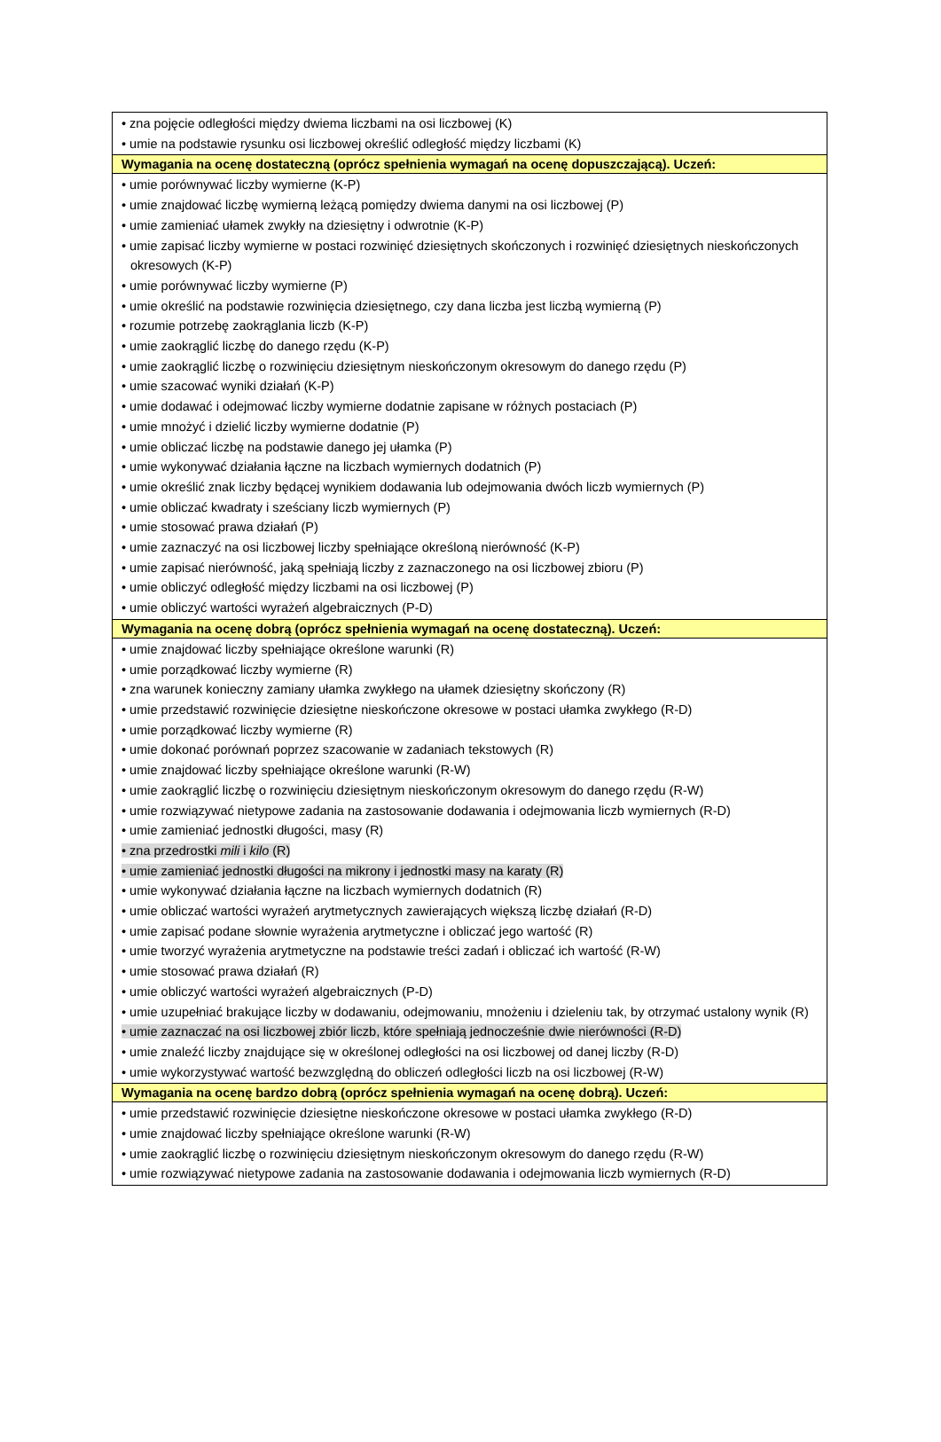| • zna pojęcie odległości między dwiema liczbami na osi liczbowej (K) • umie na podstawie rysunku osi liczbowej określić odległość między liczbami (K) |
| Wymagania na ocenę dostateczną (oprócz spełnienia wymagań na ocenę dopuszczającą). Uczeń: |
| • umie porównywać liczby wymierne (K-P) • umie znajdować liczbę wymierną leżącą pomiędzy dwiema danymi na osi liczbowej (P) • umie zamieniać ułamek zwykły na dziesiętny i odwrotnie (K-P) • umie zapisać liczby wymierne w postaci rozwinięć dziesiętnych skończonych i rozwinięć dziesiętnych nieskończonych okresowych (K-P) • umie porównywać liczby wymierne (P) • umie określić na podstawie rozwinięcia dziesiętnego, czy dana liczba jest liczbą wymierną (P) • rozumie potrzebę zaokrąglania liczb (K-P) • umie zaokrąglić liczbę do danego rzędu (K-P) • umie zaokrąglić liczbę o rozwinięciu dziesiętnym nieskończonym okresowym do danego rzędu (P) • umie szacować wyniki działań (K-P) • umie dodawać i odejmować liczby wymierne dodatnie zapisane w różnych postaciach (P) • umie mnożyć i dzielić liczby wymierne dodatnie (P) • umie obliczać liczbę na podstawie danego jej ułamka (P) • umie wykonywać działania łączne na liczbach wymiernych dodatnich (P) • umie określić znak liczby będącej wynikiem dodawania lub odejmowania dwóch liczb wymiernych (P) • umie obliczać kwadraty i sześciany liczb wymiernych (P) • umie stosować prawa działań (P) • umie zaznaczyć na osi liczbowej liczby spełniające określoną nierówność (K-P) • umie zapisać nierówność, jaką spełniają liczby z zaznaczonego na osi liczbowej zbioru (P) • umie obliczyć odległość między liczbami na osi liczbowej (P) • umie obliczyć wartości wyrażeń algebraicznych (P-D) |
| Wymagania na ocenę dobrą (oprócz spełnienia wymagań na ocenę dostateczną). Uczeń: |
| • umie znajdować liczby spełniające określone warunki (R) • umie porządkować liczby wymierne (R) • zna warunek konieczny zamiany ułamka zwykłego na ułamek dziesiętny skończony (R) • umie przedstawić rozwinięcie dziesiętne nieskończone okresowe w postaci ułamka zwykłego (R-D) • umie porządkować liczby wymierne (R) • umie dokonać porównań poprzez szacowanie w zadaniach tekstowych (R) • umie znajdować liczby spełniające określone warunki (R-W) • umie zaokrąglić liczbę o rozwinięciu dziesiętnym nieskończonym okresowym do danego rzędu (R-W) • umie rozwiązywać nietypowe zadania na zastosowanie dodawania i odejmowania liczb wymiernych (R-D) • umie zamieniać jednostki długości, masy (R) • zna przedrostki mili i kilo (R) • umie zamieniać jednostki długości na mikrony i jednostki masy na karaty (R) • umie wykonywać działania łączne na liczbach wymiernych dodatnich (R) • umie obliczać wartości wyrażeń arytmetycznych zawierających większą liczbę działań (R-D) • umie zapisać podane słownie wyrażenia arytmetyczne i obliczać jego wartość (R) • umie tworzyć wyrażenia arytmetyczne na podstawie treści zadań i obliczać ich wartość (R-W) • umie stosować prawa działań (R) • umie obliczyć wartości wyrażeń algebraicznych (P-D) • umie uzupełniać brakujące liczby w dodawaniu, odejmowaniu, mnożeniu i dzieleniu tak, by otrzymać ustalony wynik (R) • umie zaznaczać na osi liczbowej zbiór liczb, które spełniają jednocześnie dwie nierówności (R-D) • umie znaleźć liczby znajdujące się w określonej odległości na osi liczbowej od danej liczby (R-D) • umie wykorzystywać wartość bezwzględną do obliczeń odległości liczb na osi liczbowej (R-W) |
| Wymagania na ocenę bardzo dobrą (oprócz spełnienia wymagań na ocenę dobrą). Uczeń: |
| • umie przedstawić rozwinięcie dziesiętne nieskończone okresowe w postaci ułamka zwykłego (R-D) • umie znajdować liczby spełniające określone warunki (R-W) • umie zaokrąglić liczbę o rozwinięciu dziesiętnym nieskończonym okresowym do danego rzędu (R-W) • umie rozwiązywać nietypowe zadania na zastosowanie dodawania i odejmowania liczb wymiernych (R-D) |